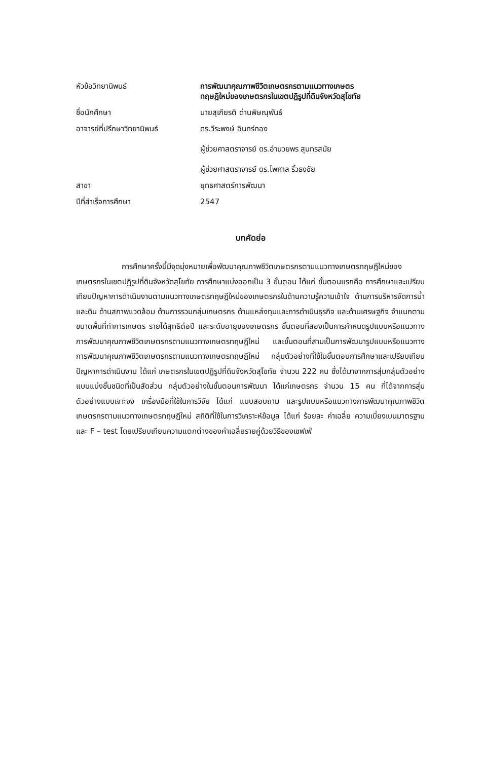| หัวข้อวิทยานิพนธ์ | การพัฒนาคุณภาพชีวิตเกษตรกรตามแนวทางเกษตร ทฤษฎีใหม่ของเกษตรกรในเขตปฏิรูปที่ดินจังหวัดสุโขทัย |
| ชื่อนักศึกษา | นายสุเกียรติ ด่านพิษณุพันธ์ |
| อาจารย์ที่ปรึกษาวิทยานิพนธ์ | ดร.วีระพงษ์ อินทร์ทอง ผู้ช่วยศาสตราจารย์ ดร.อำนวยพร สุนทรสมัย ผู้ช่วยศาสตราจารย์ ดร.ไพศาล ริ้วธงชัย |
| สาขา | ยุทธศาสตร์การพัฒนา |
| ปีที่สำเร็จการศึกษา | 2547 |
บทคัดย่อ
การศึกษาครั้งนี้มีจุดมุ่งหมายเพื่อพัฒนาคุณภาพชีวิตเกษตรกรตามแนวทางเกษตรทฤษฎีใหม่ของเกษตรกรในเขตปฏิรูปที่ดินจังหวัดสุโขทัย การศึกษาแบ่งออกเป็น 3 ขั้นตอน ได้แก่ ขั้นตอนแรกคือ การศึกษาและเปรียบเทียบปัญหาการดำเนินงานตามแนวทางเกษตรทฤษฎีใหม่ของเกษตรกรในด้านความรู้ความเข้าใจ ด้านการบริหารจัดการน้ำและดิน ด้านสภาพแวดล้อม ด้านการรวมกลุ่มเกษตรกร ด้านแหล่งทุนและการดำเนินธุรกิจ และด้านเศรษฐกิจ จำแนกตามขนาดพื้นที่ทำการเกษตร รายได้สุทธิต่อปี และระดับอายุของเกษตรกร ขั้นตอนที่สองเป็นการกำหนดรูปแบบหรือแนวทางการพัฒนาคุณภาพชีวิตเกษตรกรตามแนวทางเกษตรทฤษฎีใหม่ และขั้นตอนที่สามเป็นการพัฒนารูปแบบหรือแนวทางการพัฒนาคุณภาพชีวิตเกษตรกรตามแนวทางเกษตรทฤษฎีใหม่ กลุ่มตัวอย่างที่ใช้ในขั้นตอนการศึกษาและเปรียบเทียบปัญหาการดำเนินงาน ได้แก่ เกษตรกรในเขตปฏิรูปที่ดินจังหวัดสุโขทัย จำนวน 222 คน ซึ่งได้มาจากการสุ่มกลุ่มตัวอย่างแบบแบ่งชั้นชนิดที่เป็นสัดส่วน กลุ่มตัวอย่างในขั้นตอนการพัฒนา ได้แก่เกษตรกร จำนวน 15 คน ที่ได้จากการสุ่มตัวอย่างแบบเจาะจง เครื่องมือที่ใช้ในการวิจัย ได้แก่ แบบสอบถาม และรูปแบบหรือแนวทางการพัฒนาคุณภาพชีวิตเกษตรกรตามแนวทางเกษตรทฤษฎีใหม่ สถิติที่ใช้ในการวิเคราะห์ข้อมูล ได้แก่ ร้อยละ ค่าเฉลี่ย ความเบี่ยงเบนมาตรฐาน และ F – test โดยเปรียบเทียบความแตกต่างของค่าเฉลี่ยรายคู่ด้วยวิธีของเชฟเฟ่